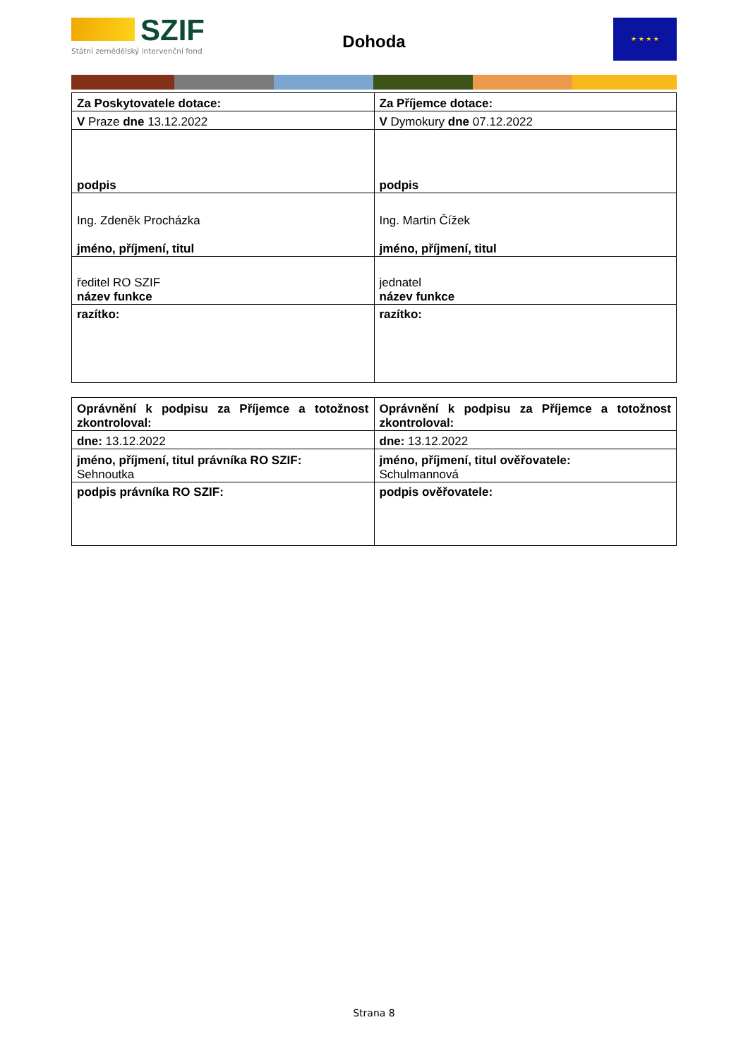SZIF
Státní zemědělský intervenční fond
Dohoda
★ ★ ★ ★
| Za Poskytovatele dotace: | Za Příjemce dotace: |
| V Praze dne 13.12.2022 | V Dymokury dne 07.12.2022 |
| podpis | podpis |
| Ing. Zdeněk Procházka jméno, příjmení, titul | Ing. Martin Čížek jméno, příjmení, titul |
| ředitel RO SZIF název funkce | jednatel název funkce |
| razítko: | razítko: |
| Oprávnění k podpisu za Příjemce a totožnost zkontroloval: | Oprávnění k podpisu za Příjemce a totožnost zkontroloval: |
| dne: 13.12.2022 | dne: 13.12.2022 |
| jméno, příjmení, titul právníka RO SZIF: Sehnoutka | jméno, příjmení, titul ověřovatele: Schulmannová |
| podpis právníka RO SZIF: | podpis ověřovatele: |
Strana 8